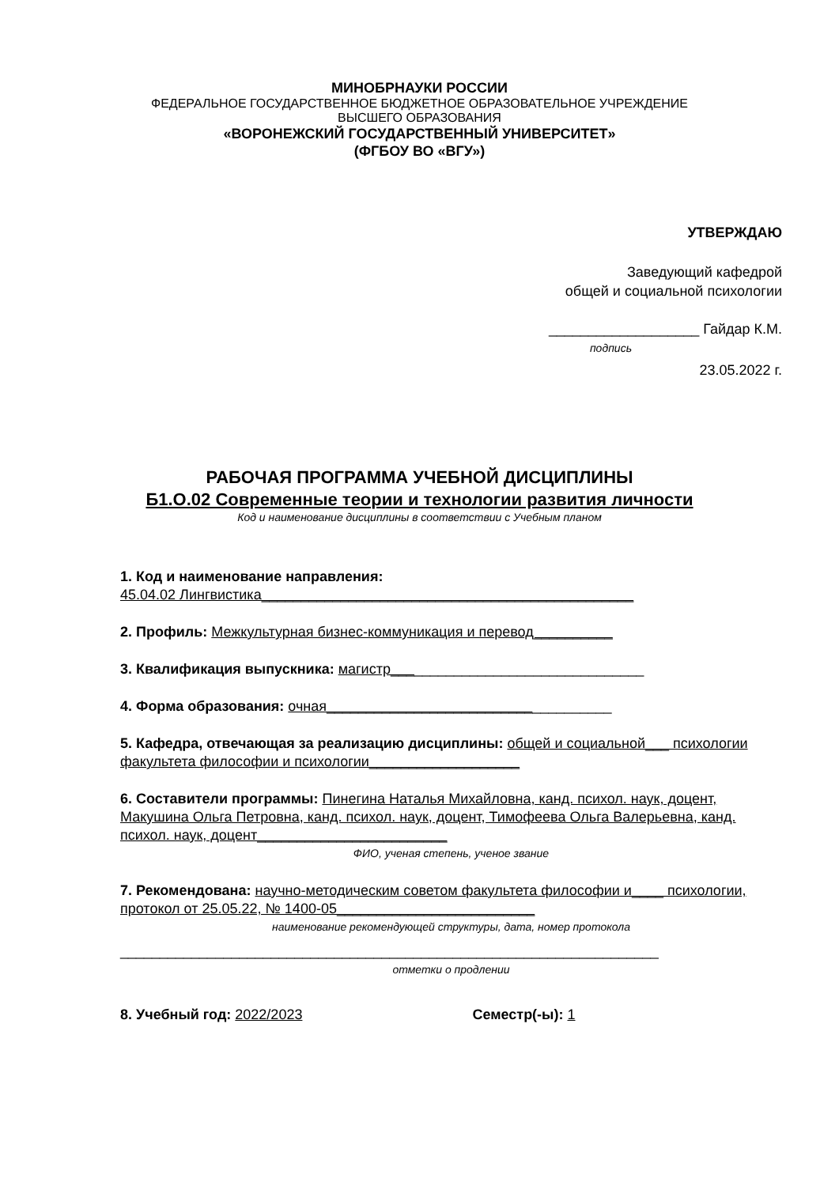МИНОБРНАУКИ РОССИИ
ФЕДЕРАЛЬНОЕ ГОСУДАРСТВЕННОЕ БЮДЖЕТНОЕ ОБРАЗОВАТЕЛЬНОЕ УЧРЕЖДЕНИЕ
ВЫСШЕГО ОБРАЗОВАНИЯ
«ВОРОНЕЖСКИЙ ГОСУДАРСТВЕННЫЙ УНИВЕРСИТЕТ»
(ФГБОУ ВО «ВГУ»)
УТВЕРЖДАЮ
Заведующий кафедрой
общей и социальной психологии
___________________ Гайдар К.М.
подпись
23.05.2022 г.
РАБОЧАЯ ПРОГРАММА УЧЕБНОЙ ДИСЦИПЛИНЫ
Б1.О.02 Современные теории и технологии развития личности
Код и наименование дисциплины в соответствии с Учебным планом
1. Код и наименование направления:
45.04.02 Лингвистика_______________________________________________
2. Профиль: Межкультурная бизнес-коммуникация и перевод__________
3. Квалификация выпускника: магистр________________________________
4. Форма образования: очная____________________________________
5. Кафедра, отвечающая за реализацию дисциплины: общей и социальной___ психологии факультета философии и психологии___________________
6. Составители программы: Пинегина Наталья Михайловна, канд. психол. наук, доцент, Макушина Ольга Петровна, канд. психол. наук, доцент, Тимофеева Ольга Валерьевна, канд. психол. наук, доцент________________________
ФИО, ученая степень, ученое звание
7. Рекомендована: научно-методическим советом факультета философии и____ психологии, протокол от 25.05.22, № 1400-05_________________________
наименование рекомендующей структуры, дата, номер протокола
____________________________________________________________________
отметки о продлении
8. Учебный год: 2022/2023 Семестр(-ы): 1